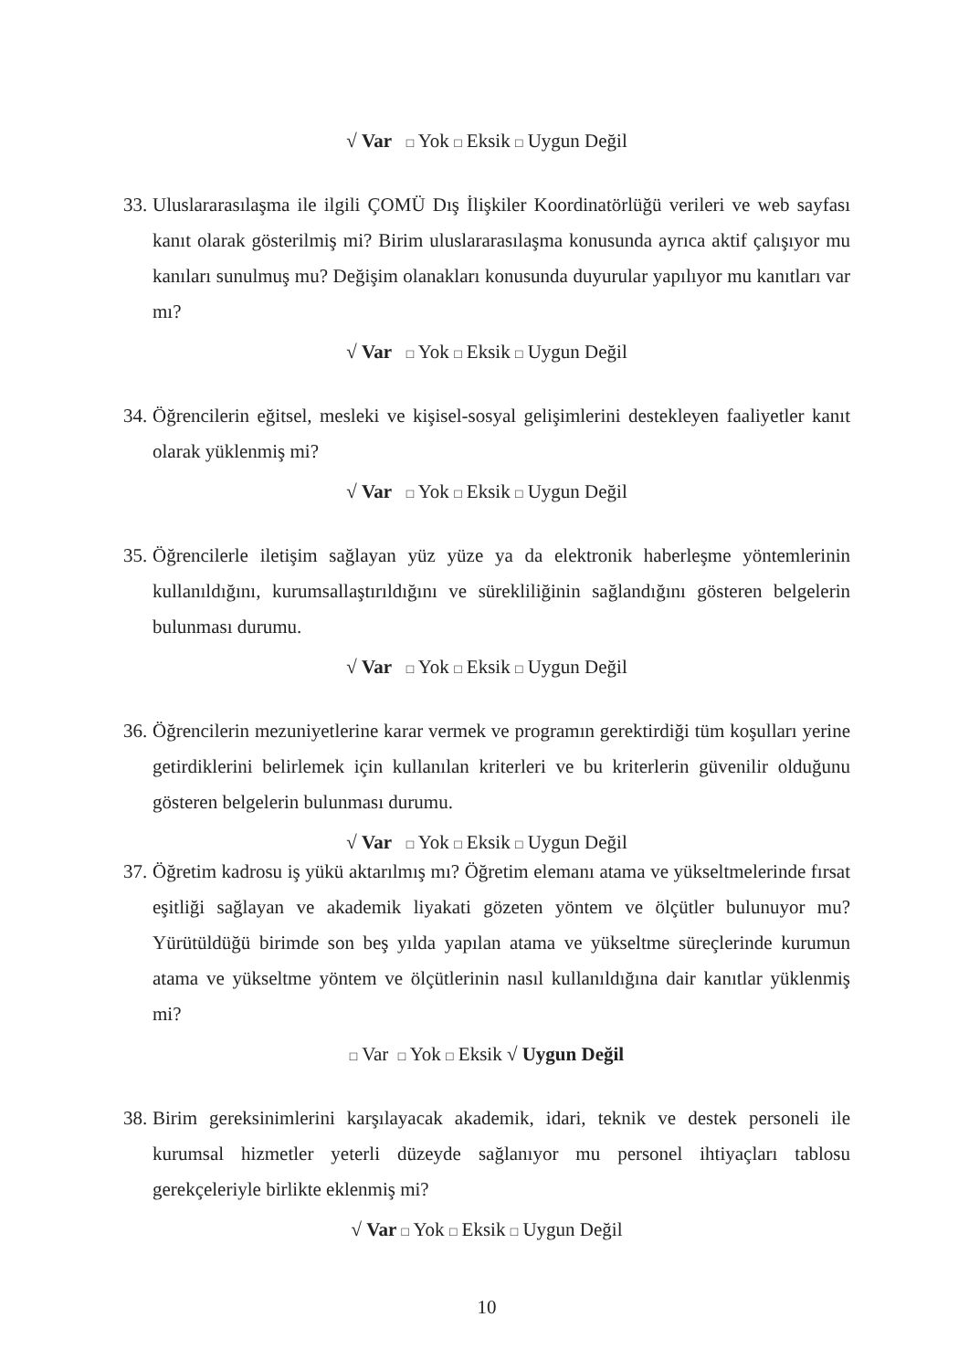√ Var □ Yok □ Eksik □ Uygun Değil
33. Uluslararasılaşma ile ilgili ÇOMÜ Dış İlişkiler Koordinatörlüğü verileri ve web sayfası kanıt olarak gösterilmiş mi? Birim uluslararasılaşma konusunda ayrıca aktif çalışıyor mu kanıları sunulmuş mu? Değişim olanakları konusunda duyurular yapılıyor mu kanıtları var mı?
√ Var □ Yok □ Eksik □ Uygun Değil
34. Öğrencilerin eğitsel, mesleki ve kişisel-sosyal gelişimlerini destekleyen faaliyetler kanıt olarak yüklenmiş mi?
√ Var □ Yok □ Eksik □ Uygun Değil
35. Öğrencilerle iletişim sağlayan yüz yüze ya da elektronik haberleşme yöntemlerinin kullanıldığını, kurumsallaştırıldığını ve sürekliliğinin sağlandığını gösteren belgelerin bulunması durumu.
√ Var □ Yok □ Eksik □ Uygun Değil
36. Öğrencilerin mezuniyetlerine karar vermek ve programın gerektirdiği tüm koşulları yerine getirdiklerini belirlemek için kullanılan kriterleri ve bu kriterlerin güvenilir olduğunu gösteren belgelerin bulunması durumu.
√ Var □ Yok □ Eksik □ Uygun Değil
37. Öğretim kadrosu iş yükü aktarılmış mı? Öğretim elemanı atama ve yükseltmelerinde fırsat eşitliği sağlayan ve akademik liyakati gözeten yöntem ve ölçütler bulunuyor mu? Yürütüldüğü birimde son beş yılda yapılan atama ve yükseltme süreçlerinde kurumun atama ve yükseltme yöntem ve ölçütlerinin nasıl kullanıldığına dair kanıtlar yüklenmiş mi?
□ Var □ Yok □ Eksik √ Uygun Değil
38. Birim gereksinimlerini karşılayacak akademik, idari, teknik ve destek personeli ile kurumsal hizmetler yeterli düzeyde sağlanıyor mu personel ihtiyaçları tablosu gerekçeleriyle birlikte eklenmiş mi?
√ Var □ Yok □ Eksik □ Uygun Değil
10